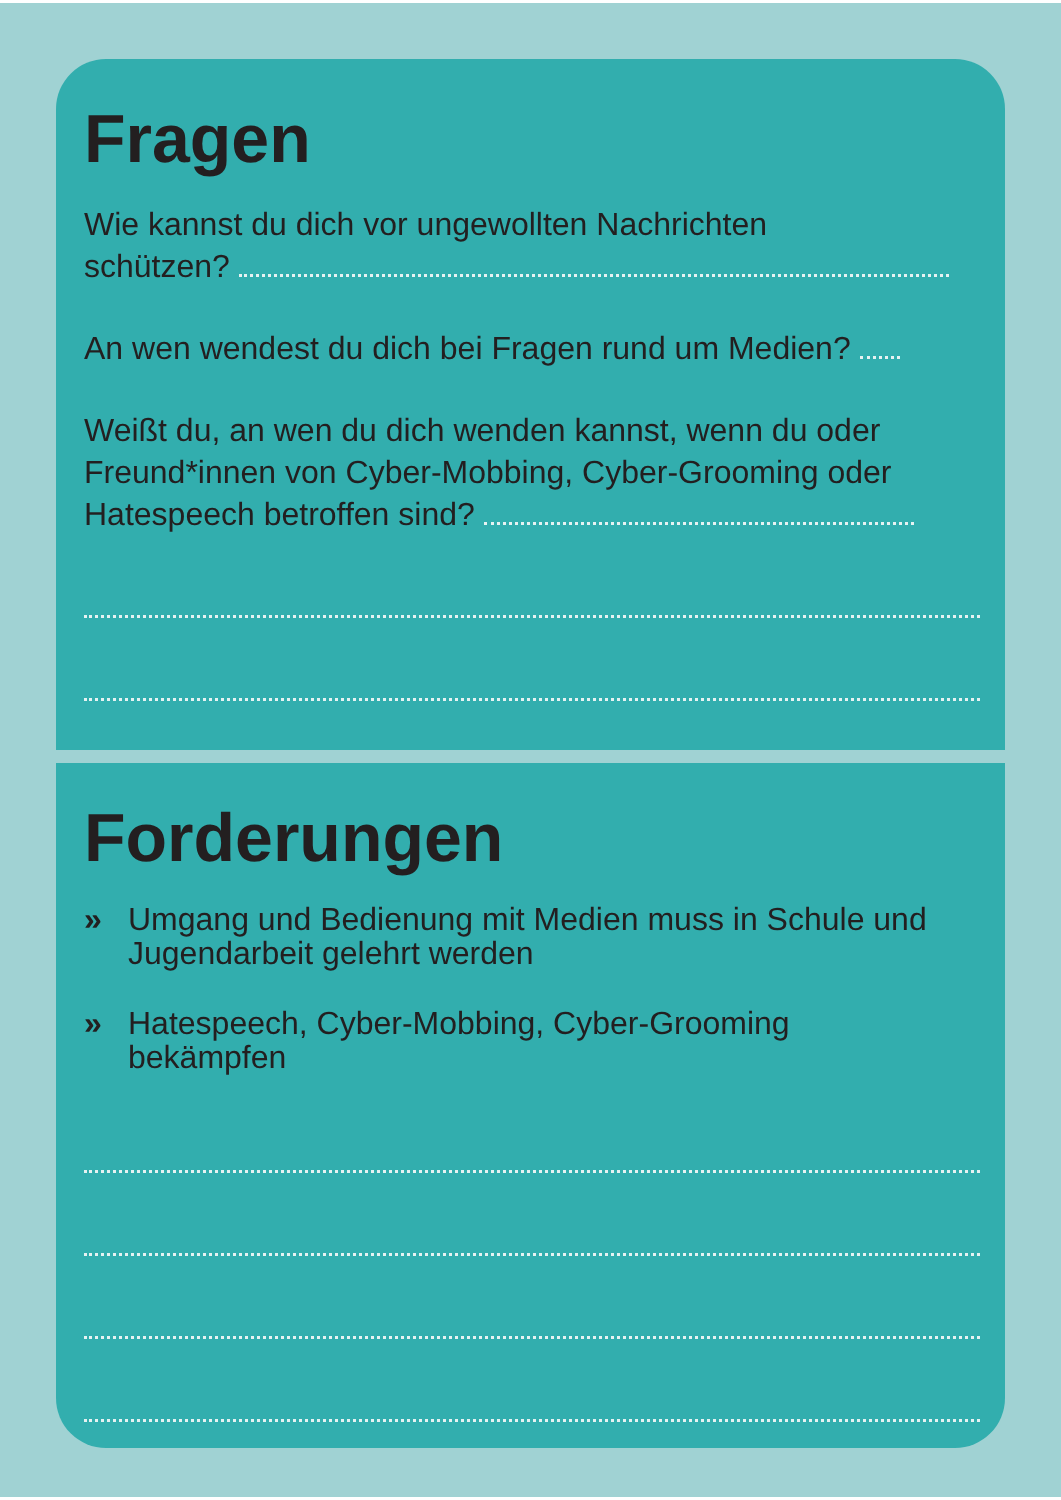Fragen
Wie kannst du dich vor ungewollten Nachrichten
schützen?
An wen wendest du dich bei Fragen rund um Medien?
Weißt du, an wen du dich wenden kannst, wenn du oder Freund*innen von Cyber-Mobbing, Cyber-Grooming oder Hatespeech betroffen sind?
Forderungen
» Umgang und Bedienung mit Medien muss in Schule und Jugendarbeit gelehrt werden
» Hatespeech, Cyber-Mobbing, Cyber-Grooming
bekämpfen